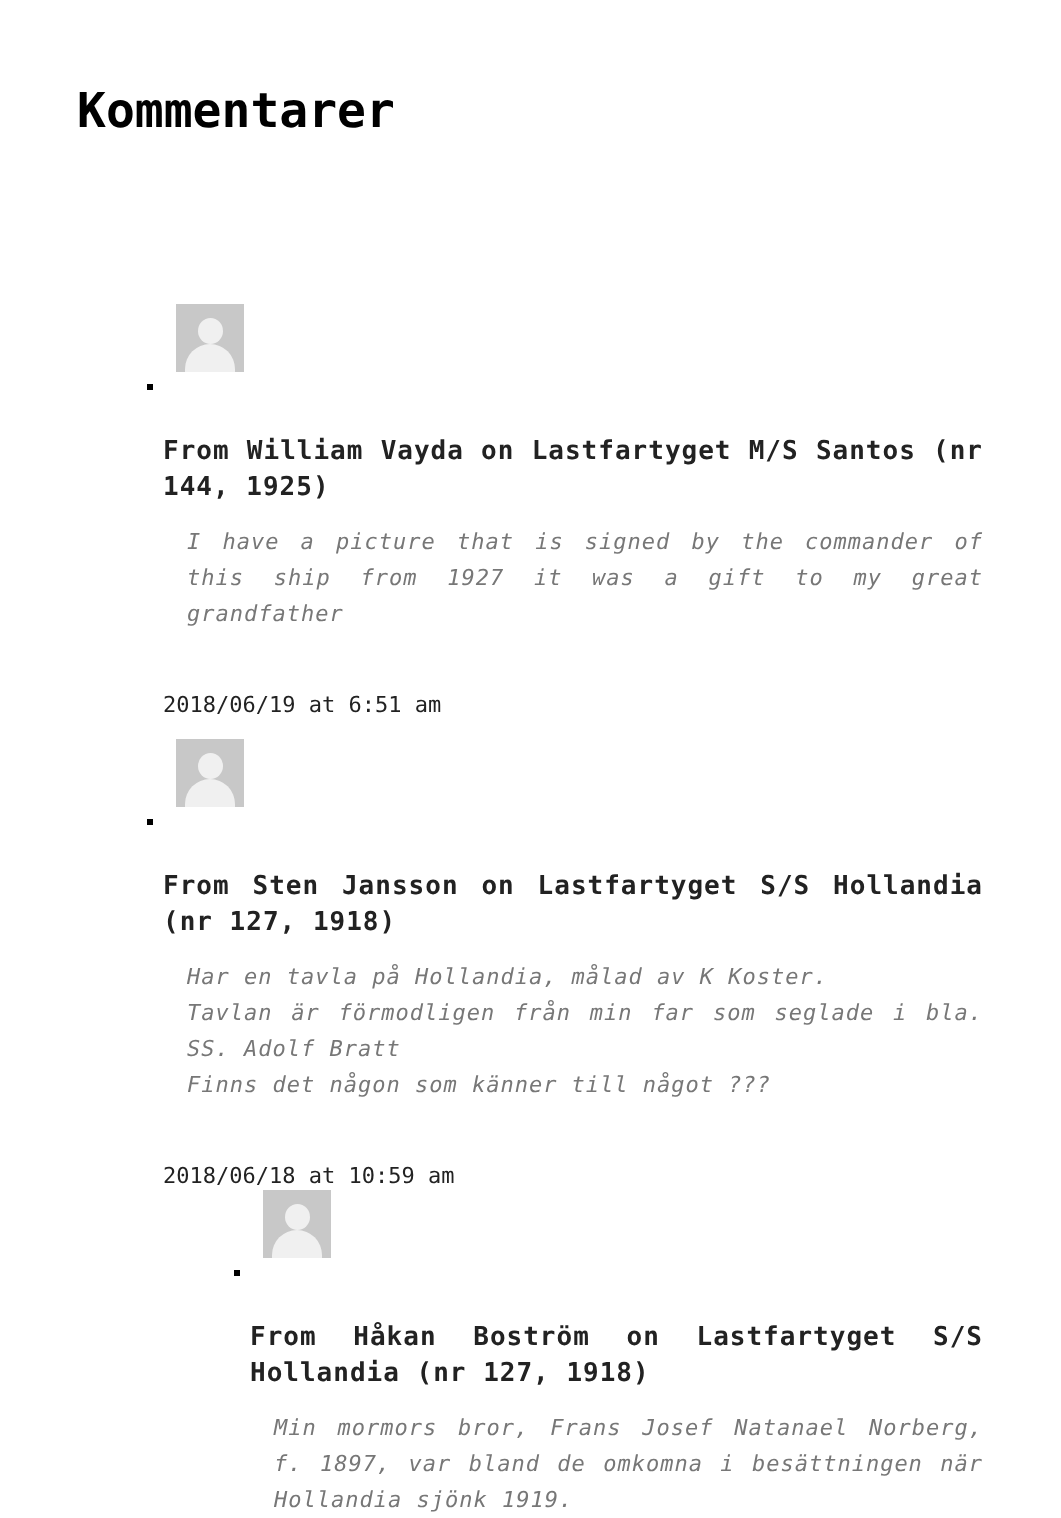Kommentarer
From William Vayda on Lastfartyget M/S Santos (nr 144, 1925)
I have a picture that is signed by the commander of this ship from 1927 it was a gift to my great grandfather
2018/06/19 at 6:51 am
From Sten Jansson on Lastfartyget S/S Hollandia (nr 127, 1918)
Har en tavla på Hollandia, målad av K Koster.
Tavlan är förmodligen från min far som seglade i bla. SS. Adolf Bratt
Finns det någon som känner till något ???
2018/06/18 at 10:59 am
From Håkan Boström on Lastfartyget S/S Hollandia (nr 127, 1918)
Min mormors bror, Frans Josef Natanael Norberg, f. 1897, var bland de omkomna i besättningen när Hollandia sjönk 1919.